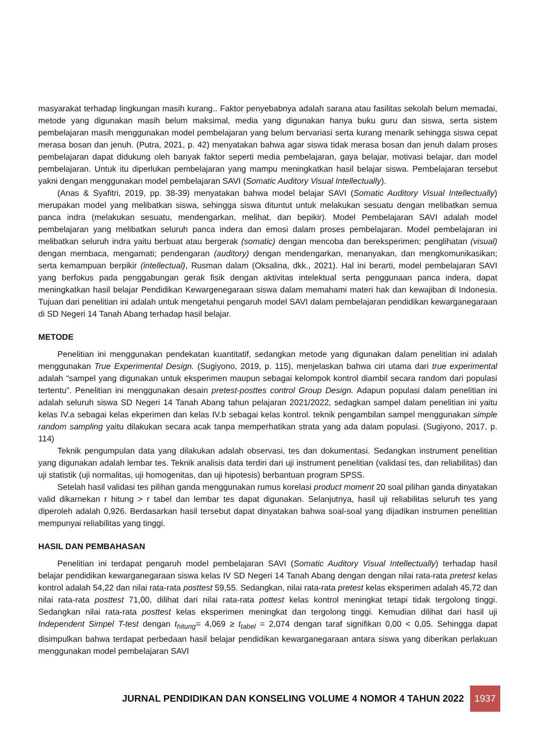masyarakat terhadap lingkungan masih kurang.. Faktor penyebabnya adalah sarana atau fasilitas sekolah belum memadai, metode yang digunakan masih belum maksimal, media yang digunakan hanya buku guru dan siswa, serta sistem pembelajaran masih menggunakan model pembelajaran yang belum bervariasi serta kurang menarik sehingga siswa cepat merasa bosan dan jenuh. (Putra, 2021, p. 42) menyatakan bahwa agar siswa tidak merasa bosan dan jenuh dalam proses pembelajaran dapat didukung oleh banyak faktor seperti media pembelajaran, gaya belajar, motivasi belajar, dan model pembelajaran. Untuk itu diperlukan pembelajaran yang mampu meningkatkan hasil belajar siswa. Pembelajaran tersebut yakni dengan menggunakan model pembelajaran SAVI (Somatic Auditory Visual Intellectually).
(Anas & Syafitri, 2019, pp. 38-39) menyatakan bahwa model belajar SAVI (Somatic Auditory Visual Intellectually) merupakan model yang melibatkan siswa, sehingga siswa dituntut untuk melakukan sesuatu dengan melibatkan semua panca indra (melakukan sesuatu, mendengarkan, melihat, dan bepikir). Model Pembelajaran SAVI adalah model pembelajaran yang melibatkan seluruh panca indera dan emosi dalam proses pembelajaran. Model pembelajaran ini melibatkan seluruh indra yaitu berbuat atau bergerak (somatic) dengan mencoba dan bereksperimen; penglihatan (visual) dengan membaca, mengamati; pendengaran (auditory) dengan mendengarkan, menanyakan, dan mengkomunikasikan; serta kemampuan berpikir (intellectual), Rusman dalam (Oksalina, dkk., 2021). Hal ini berarti, model pembelajaran SAVI yang berfokus pada penggabungan gerak fisik dengan aktivitas intelektual serta penggunaan panca indera, dapat meningkatkan hasil belajar Pendidikan Kewargenegaraan siswa dalam memahami materi hak dan kewajiban di Indonesia. Tujuan dari penelitian ini adalah untuk mengetahui pengaruh model SAVI dalam pembelajaran pendidikan kewarganegaraan di SD Negeri 14 Tanah Abang terhadap hasil belajar.
METODE
Penelitian ini menggunakan pendekatan kuantitatif, sedangkan metode yang digunakan dalam penelitian ini adalah menggunakan True Experimental Design. (Sugiyono, 2019, p. 115), menjelaskan bahwa ciri utama dari true experimental adalah “sampel yang digunakan untuk eksperimen maupun sebagai kelompok kontrol diambil secara random dari populasi tertentu”. Penelitian ini menggunakan desain pretest-posttes control Group Design. Adapun populasi dalam penelitian ini adalah seluruh siswa SD Negeri 14 Tanah Abang tahun pelajaran 2021/2022, sedagkan sampel dalam penelitian ini yaitu kelas IV.a sebagai kelas ekperimen dan kelas IV.b sebagai kelas kontrol. teknik pengambilan sampel menggunakan simple random sampling yaitu dilakukan secara acak tanpa memperhatikan strata yang ada dalam populasi. (Sugiyono, 2017, p. 114)
Teknik pengumpulan data yang dilakukan adalah observasi, tes dan dokumentasi. Sedangkan instrument penelitian yang digunakan adalah lembar tes. Teknik analisis data terdiri dari uji instrument penelitian (validasi tes, dan reliabilitas) dan uji statistik (uji normalitas, uji homogenitas, dan uji hipotesis) berbantuan program SPSS.
Setelah hasil validasi tes pilihan ganda menggunakan rumus korelasi product moment 20 soal pilihan ganda dinyatakan valid dikarnekan r hitung > r tabel dan lembar tes dapat digunakan. Selanjutnya, hasil uji reliabilitas seluruh tes yang diperoleh adalah 0,926. Berdasarkan hasil tersebut dapat dinyatakan bahwa soal-soal yang dijadikan instrumen penelitian mempunyai reliabilitas yang tinggi.
HASIL DAN PEMBAHASAN
Penelitian ini terdapat pengaruh model pembelajaran SAVI (Somatic Auditory Visual Intellectually) terhadap hasil belajar pendidikan kewarganegaraan siswa kelas IV SD Negeri 14 Tanah Abang dengan dengan nilai rata-rata pretest kelas kontrol adalah 54,22 dan nilai rata-rata posttest 59,55. Sedangkan, nilai rata-rata pretest kelas eksperimen adalah 45,72 dan nilai rata-rata posttest 71,00, dilihat dari nilai rata-rata pottest kelas kontrol meningkat tetapi tidak tergolong tinggi. Sedangkan nilai rata-rata posttest kelas eksperimen meningkat dan tergolong tinggi. Kemudian dilihat dari hasil uji Independent Simpel T-test dengan t<sub>hitung</sub>= 4,069 ≥ t<sub>tabel</sub> = 2,074 dengan taraf signifikan 0,00 < 0,05. Sehingga dapat disimpulkan bahwa terdapat perbedaan hasil belajar pendidikan kewarganegaraan antara siswa yang diberikan perlakuan menggunakan model pembelajaran SAVI
JURNAL PENDIDIKAN DAN KONSELING VOLUME 4 NOMOR 4 TAHUN 2022 1937